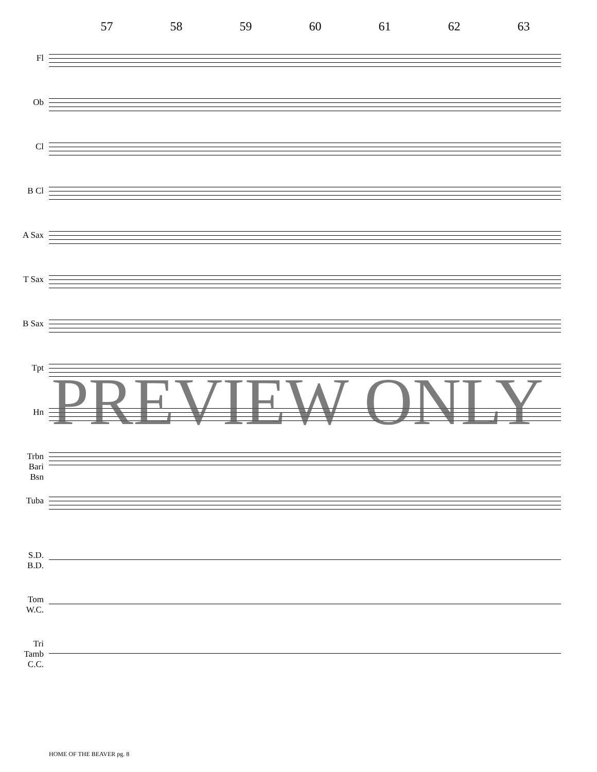57 58 59 60 61 62 63
Fl
Ob
Cl
B Cl
A Sax
T Sax
B Sax
Tpt
Hn
Trbn
Bari
Bsn
Tuba
S.D.
B.D.
Tom
W.C.
Tri
Tamb
C.C.
PREVIEW ONLY
HOME OF THE BEAVER pg. 8